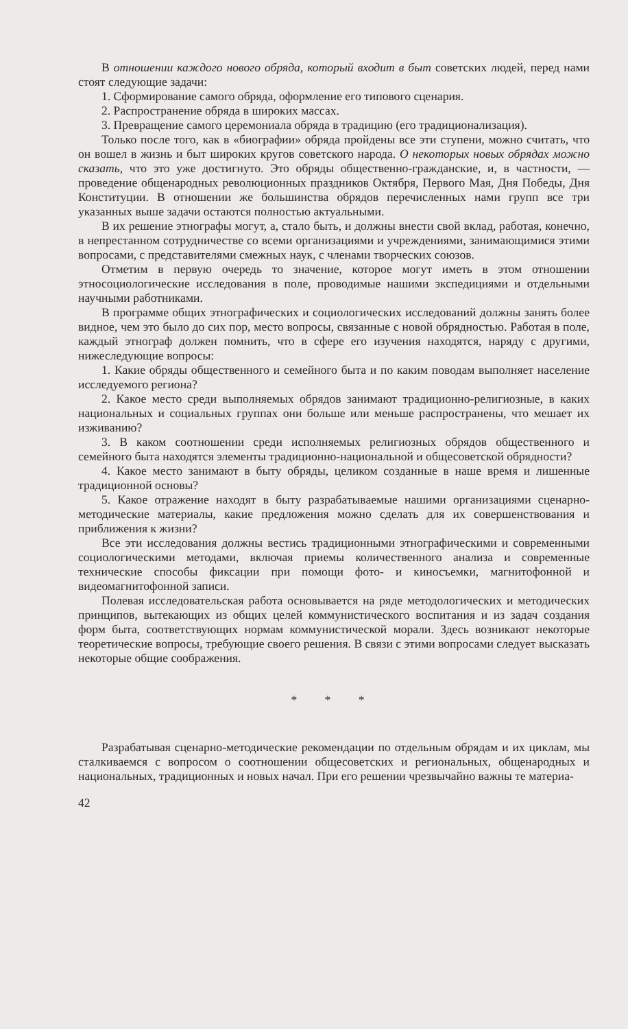В отношении каждого нового обряда, который входит в быт советских людей, перед нами стоят следующие задачи:
1. Сформирование самого обряда, оформление его типового сценария.
2. Распространение обряда в широких массах.
3. Превращение самого церемониала обряда в традицию (его традиционализация).
Только после того, как в «биографии» обряда пройдены все эти ступени, можно считать, что он вошел в жизнь и быт широких кругов советского народа. О некоторых новых обрядах можно сказать, что это уже достигнуто. Это обряды общественно-гражданские, и, в частности, — проведение общенародных революционных праздников Октября, Первого Мая, Дня Победы, Дня Конституции. В отношении же большинства обрядов перечисленных нами групп все три указанных выше задачи остаются полностью актуальными.
В их решение этнографы могут, а, стало быть, и должны внести свой вклад, работая, конечно, в непрестанном сотрудничестве со всеми организациями и учреждениями, занимающимися этими вопросами, с представителями смежных наук, с членами творческих союзов.
Отметим в первую очередь то значение, которое могут иметь в этом отношении этносоциологические исследования в поле, проводимые нашими экспедициями и отдельными научными работниками.
В программе общих этнографических и социологических исследований должны занять более видное, чем это было до сих пор, место вопросы, связанные с новой обрядностью. Работая в поле, каждый этнограф должен помнить, что в сфере его изучения находятся, наряду с другими, нижеследующие вопросы:
1. Какие обряды общественного и семейного быта и по каким поводам выполняет население исследуемого региона?
2. Какое место среди выполняемых обрядов занимают традиционно-религиозные, в каких национальных и социальных группах они больше или меньше распространены, что мешает их изживанию?
3. В каком соотношении среди исполняемых религиозных обрядов общественного и семейного быта находятся элементы традиционно-национальной и общесоветской обрядности?
4. Какое место занимают в быту обряды, целиком созданные в наше время и лишенные традиционной основы?
5. Какое отражение находят в быту разрабатываемые нашими организациями сценарно-методические материалы, какие предложения можно сделать для их совершенствования и приближения к жизни?
Все эти исследования должны вестись традиционными этнографическими и современными социологическими методами, включая приемы количественного анализа и современные технические способы фиксации при помощи фото- и киносъемки, магнитофонной и видеомагнитофонной записи.
Полевая исследовательская работа основывается на ряде методологических и методических принципов, вытекающих из общих целей коммунистического воспитания и из задач создания форм быта, соответствующих нормам коммунистической морали. Здесь возникают некоторые теоретические вопросы, требующие своего решения. В связи с этими вопросами следует высказать некоторые общие соображения.
* * *
Разрабатывая сценарно-методические рекомендации по отдельным обрядам и их циклам, мы сталкиваемся с вопросом о соотношении общесоветских и региональных, общенародных и национальных, традиционных и новых начал. При его решении чрезвычайно важны те материа-
42